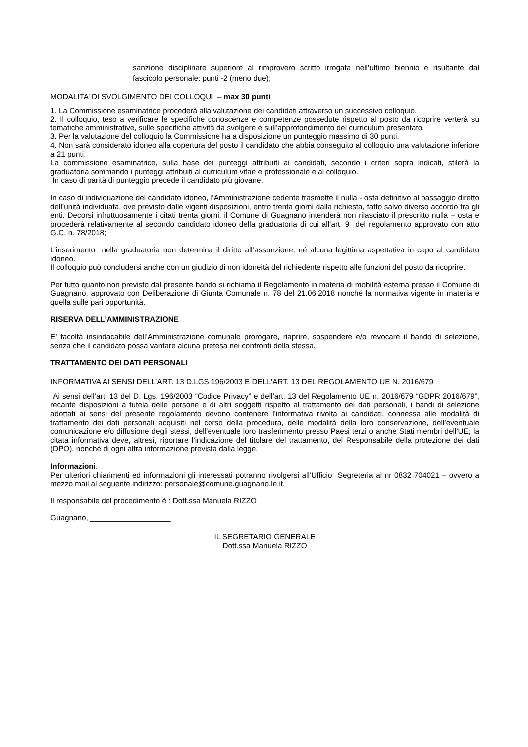sanzione disciplinare superiore al rimprovero scritto irrogata nell’ultimo biennio e risultante dal fascicolo personale: punti -2 (meno due);
MODALITA’ DI SVOLGIMENTO DEI COLLOQUI – max 30 punti
1. La Commissione esaminatrice procederà alla valutazione dei candidati attraverso un successivo colloquio.
2. Il colloquio, teso a verificare le specifiche conoscenze e competenze possedute rispetto al posto da ricoprire verterà su tematiche amministrative, sulle specifiche attività da svolgere e sull’approfondimento del curriculum presentato.
3. Per la valutazione del colloquio la Commissione ha a disposizione un punteggio massimo di 30 punti.
4. Non sarà considerato idoneo alla copertura del posto il candidato che abbia conseguito al colloquio una valutazione inferiore a 21 punti.
La commissione esaminatrice, sulla base dei punteggi attribuiti ai candidati, secondo i criteri sopra indicati, stilerà la graduatoria sommando i punteggi attribuiti al curriculum vitae e professionale e al colloquio.
In caso di parità di punteggio precede il candidato più giovane.
In caso di individuazione del candidato idoneo, l’Amministrazione cedente trasmette il nulla - osta definitivo al passaggio diretto dell’unità individuata, ove previsto dalle vigenti disposizioni, entro trenta giorni dalla richiesta, fatto salvo diverso accordo tra gli enti. Decorsi infruttuosamente i citati trenta giorni, il Comune di Guagnano intenderà non rilasciato il prescritto nulla – osta e procederà relativamente al secondo candidato idoneo della graduatoria di cui all’art. 9 del regolamento approvato con atto G.C. n. 78/2018;
L’inserimento nella graduatoria non determina il diritto all’assunzione, né alcuna legittima aspettativa in capo al candidato idoneo.
Il colloquio può concludersi anche con un giudizio di non idoneità del richiedente rispetto alle funzioni del posto da ricoprire.
Per tutto quanto non previsto dal presente bando si richiama il Regolamento in materia di mobilità esterna presso il Comune di Guagnano, approvato con Deliberazione di Giunta Comunale n. 78 del 21.06.2018 nonché la normativa vigente in materia e quella sulle pari opportunità.
RISERVA DELL’AMMINISTRAZIONE
E’ facoltà insindacabile dell’Amministrazione comunale prorogare, riaprire, sospendere e/o revocare il bando di selezione, senza che il candidato possa vantare alcuna pretesa nei confronti della stessa.
TRATTAMENTO DEI DATI PERSONALI
INFORMATIVA AI SENSI DELL’ART. 13 D.LGS 196/2003 E DELL’ART. 13 DEL REGOLAMENTO UE N. 2016/679
Ai sensi dell’art. 13 del D. Lgs. 196/2003 “Codice Privacy” e dell’art. 13 del Regolamento UE n. 2016/679 “GDPR 2016/679”, recante disposizioni a tutela delle persone e di altri soggetti rispetto al trattamento dei dati personali, i bandi di selezione adottati ai sensi del presente regolamento devono contenere l’informativa rivolta ai candidati, connessa alle modalità di trattamento dei dati personali acquisiti nel corso della procedura, delle modalità della loro conservazione, dell’eventuale comunicazione e/o diffusione degli stessi, dell’eventuale loro trasferimento presso Paesi terzi o anche Stati membri dell’UE; la citata informativa deve, altresì, riportare l’indicazione del titolare del trattamento, del Responsabile della protezione dei dati (DPO), nonché di ogni altra informazione prevista dalla legge.
Informazioni.
Per ulteriori chiarimenti ed informazioni gli interessati potranno rivolgersi all’Ufficio Segreteria al nr 0832 704021 – ovvero a mezzo mail al seguente indirizzo: personale@comune.guagnano.le.it.
Il responsabile del procedimento è : Dott.ssa Manuela RIZZO
Guagnano, ___________________
IL SEGRETARIO GENERALE
Dott.ssa Manuela RIZZO